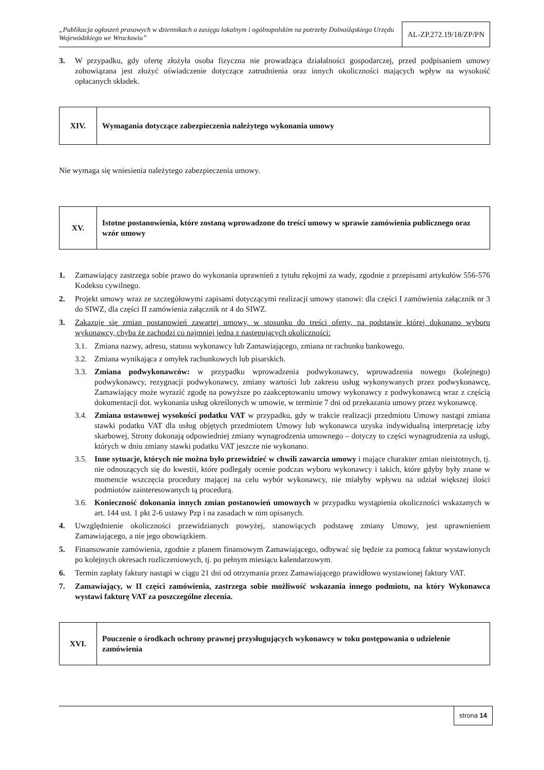„Publikacja ogłoszeń prasowych w dziennikach o zasięgu lokalnym i ogólnopolskim na potrzeby Dolnośląskiego Urzędu Wojewódzkiego we Wrocławiu”
AL-ZP.272.19/18/ZP/PN
3. W przypadku, gdy ofertę złożyła osoba fizyczna nie prowadząca działalności gospodarczej, przed podpisaniem umowy zobowiązana jest złożyć oświadczenie dotyczące zatrudnienia oraz innych okoliczności mających wpływ na wysokość opłacanych składek.
| XIV. | Wymagania dotyczące zabezpieczenia należytego wykonania umowy |
Nie wymaga się wniesienia należytego zabezpieczenia umowy.
| XV. | Istotne postanowienia, które zostaną wprowadzone do treści umowy w sprawie zamówienia publicznego oraz wzór umowy |
1. Zamawiający zastrzega sobie prawo do wykonania uprawnień z tytułu rękojmi za wady, zgodnie z przepisami artykułów 556-576 Kodeksu cywilnego.
2. Projekt umowy wraz ze szczegółowymi zapisami dotyczącymi realizacji umowy stanowi: dla części I zamówienia załącznik nr 3 do SIWZ, dla części II zamówienia załącznik nr 4 do SIWZ.
3. Zakazuje się zmian postanowień zawartej umowy, w stosunku do treści oferty, na podstawie której dokonano wyboru wykonawcy, chyba że zachodzi co najmniej jedna z następujących okoliczności:
3.1. Zmiana nazwy, adresu, statusu wykonawcy lub Zamawiającego, zmiana nr rachunku bankowego.
3.2. Zmiana wynikająca z omyłek rachunkowych lub pisarskich.
3.3. Zmiana podwykonawców: w przypadku wprowadzenia podwykonawcy, wprowadzenia nowego (kolejnego) podwykonawcy, rezygnacji podwykonawcy, zmiany wartości lub zakresu usług wykonywanych przez podwykonawcę, Zamawiający może wyrazić zgodę na powyższe po zaakceptowaniu umowy wykonawcy z podwykonawcą wraz z częścią dokumentacji dot. wykonania usług określonych w umowie, w terminie 7 dni od przekazania umowy przez wykonawcę.
3.4. Zmiana ustawowej wysokości podatku VAT w przypadku, gdy w trakcie realizacji przedmiotu Umowy nastąpi zmiana stawki podatku VAT dla usług objętych przedmiotem Umowy lub wykonawca uzyska indywidualną interpretację izby skarbowej, Strony dokonają odpowiedniej zmiany wynagrodzenia umownego – dotyczy to części wynagrodzenia za usługi, których w dniu zmiany stawki podatku VAT jeszcze nie wykonano.
3.5. Inne sytuacje, których nie można było przewidzieć w chwili zawarcia umowy i mające charakter zmian nieistotnych, tj. nie odnoszących się do kwestii, które podlegały ocenie podczas wyboru wykonawcy i takich, które gdyby były znane w momencie wszczęcia procedury mającej na celu wybór wykonawcy, nie miałyby wpływu na udział większej ilości podmiotów zainteresowanych tą procedurą.
3.6. Konieczność dokonania innych zmian postanowień umownych w przypadku wystąpienia okoliczności wskazanych w art. 144 ust. 1 pkt 2-6 ustawy Pzp i na zasadach w nim opisanych.
4. Uwzględnienie okoliczności przewidzianych powyżej, stanowiących podstawę zmiany Umowy, jest uprawnieniem Zamawiającego, a nie jego obowiązkiem.
5. Finansowanie zamówienia, zgodnie z planem finansowym Zamawiającego, odbywać się będzie za pomocą faktur wystawionych po kolejnych okresach rozliczeniowych, tj. po pełnym miesiącu kalendarzowym.
6. Termin zapłaty faktury nastąpi w ciągu 21 dni od otrzymania przez Zamawiającego prawidłowo wystawionej faktury VAT.
7. Zamawiający, w II części zamówienia, zastrzega sobie możliwość wskazania innego podmiotu, na który Wykonawca wystawi fakturę VAT za poszczególne zlecenia.
| XVI. | Pouczenie o środkach ochrony prawnej przysługujących wykonawcy w toku postępowania o udzielenie zamówienia |
strona 14